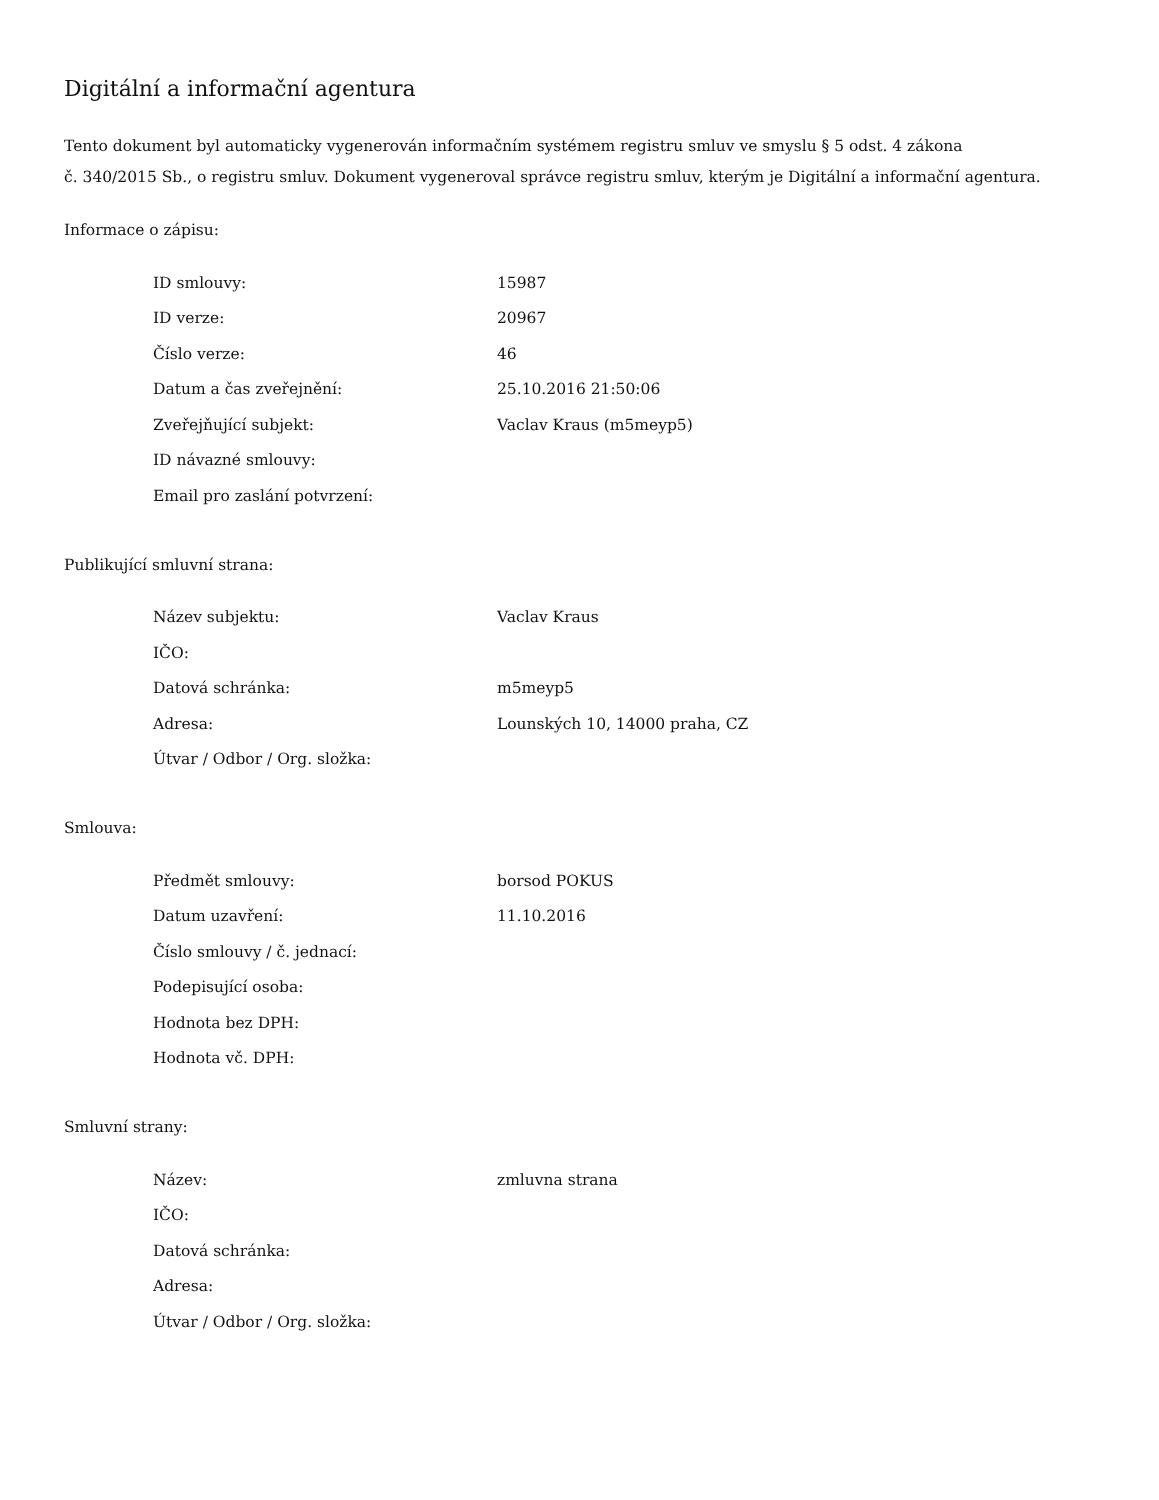Digitální a informační agentura
Tento dokument byl automaticky vygenerován informačním systémem registru smluv ve smyslu § 5 odst. 4 zákona
č. 340/2015 Sb., o registru smluv. Dokument vygeneroval správce registru smluv, kterým je Digitální a informační agentura.
Informace o zápisu:
| ID smlouvy: | 15987 |
| ID verze: | 20967 |
| Číslo verze: | 46 |
| Datum a čas zveřejnění: | 25.10.2016 21:50:06 |
| Zveřejňující subjekt: | Vaclav Kraus (m5meyp5) |
| ID návazné smlouvy: | |
| Email pro zaslání potvrzení: | |
Publikující smluvní strana:
| Název subjektu: | Vaclav Kraus |
| IČO: | |
| Datová schránka: | m5meyp5 |
| Adresa: | Lounských 10, 14000 praha, CZ |
| Útvar / Odbor / Org. složka: | |
Smlouva:
| Předmět smlouvy: | borsod POKUS |
| Datum uzavření: | 11.10.2016 |
| Číslo smlouvy / č. jednací: | |
| Podepisující osoba: | |
| Hodnota bez DPH: | |
| Hodnota vč. DPH: | |
Smluvní strany:
| Název: | zmluvna strana |
| IČO: | |
| Datová schránka: | |
| Adresa: | |
| Útvar / Odbor / Org. složka: | |